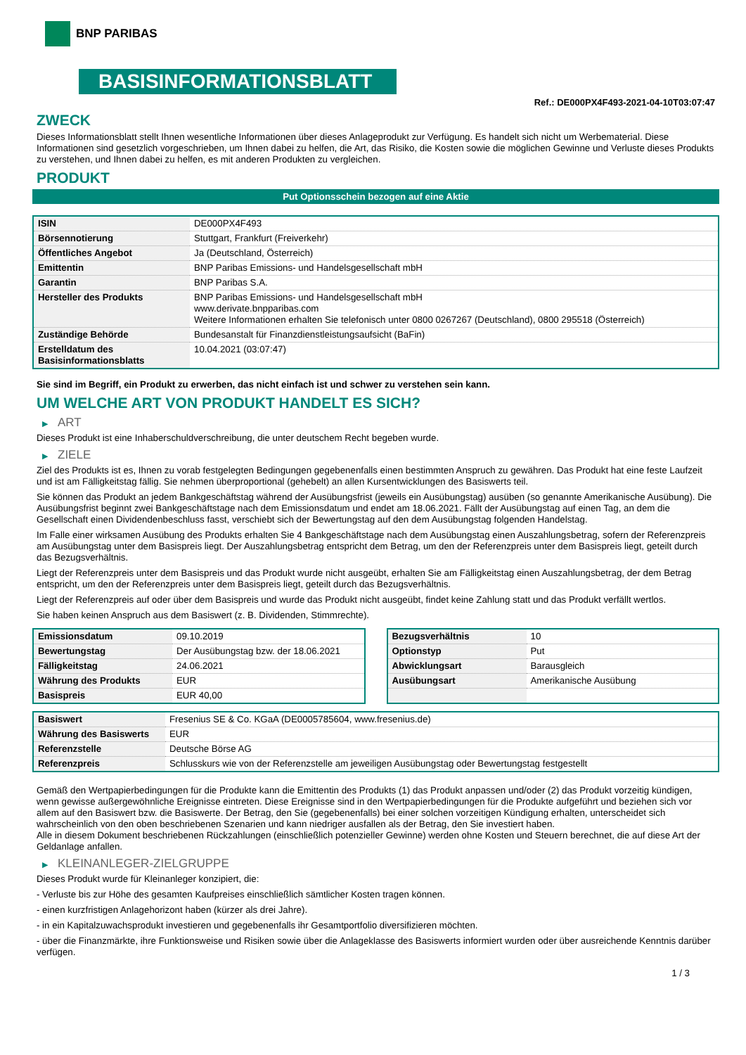BNP PARIBAS
BASISINFORMATIONSBLATT
Ref.: DE000PX4F493-2021-04-10T03:07:47
ZWECK
Dieses Informationsblatt stellt Ihnen wesentliche Informationen über dieses Anlageprodukt zur Verfügung. Es handelt sich nicht um Werbematerial. Diese Informationen sind gesetzlich vorgeschrieben, um Ihnen dabei zu helfen, die Art, das Risiko, die Kosten sowie die möglichen Gewinne und Verluste dieses Produkts zu verstehen, und Ihnen dabei zu helfen, es mit anderen Produkten zu vergleichen.
PRODUKT
Put Optionsschein bezogen auf eine Aktie
| ISIN | DE000PX4F493 |
| Börsennotierung | Stuttgart, Frankfurt (Freiverkehr) |
| Öffentliches Angebot | Ja (Deutschland, Österreich) |
| Emittentin | BNP Paribas Emissions- und Handelsgesellschaft mbH |
| Garantin | BNP Paribas S.A. |
| Hersteller des Produkts | BNP Paribas Emissions- und Handelsgesellschaft mbH www.derivate.bnpparibas.com Weitere Informationen erhalten Sie telefonisch unter 0800 0267267 (Deutschland), 0800 295518 (Österreich) |
| Zuständige Behörde | Bundesanstalt für Finanzdienstleistungsaufsicht (BaFin) |
| Erstelldatum des Basisinformationsblatts | 10.04.2021 (03:07:47) |
Sie sind im Begriff, ein Produkt zu erwerben, das nicht einfach ist und schwer zu verstehen sein kann.
UM WELCHE ART VON PRODUKT HANDELT ES SICH?
▶ ART
Dieses Produkt ist eine Inhaberschuldverschreibung, die unter deutschem Recht begeben wurde.
▶ ZIELE
Ziel des Produkts ist es, Ihnen zu vorab festgelegten Bedingungen gegebenenfalls einen bestimmten Anspruch zu gewähren. Das Produkt hat eine feste Laufzeit und ist am Fälligkeitstag fällig. Sie nehmen überproportional (gehebelt) an allen Kursentwicklungen des Basiswerts teil.
Sie können das Produkt an jedem Bankgeschäftstag während der Ausübungsfrist (jeweils ein Ausübungstag) ausüben (so genannte Amerikanische Ausübung). Die Ausübungsfrist beginnt zwei Bankgeschäftstage nach dem Emissionsdatum und endet am 18.06.2021. Fällt der Ausübungstag auf einen Tag, an dem die Gesellschaft einen Dividendenbeschluss fasst, verschiebt sich der Bewertungstag auf den dem Ausübungstag folgenden Handelstag.
Im Falle einer wirksamen Ausübung des Produkts erhalten Sie 4 Bankgeschäftstage nach dem Ausübungstag einen Auszahlungsbetrag, sofern der Referenzpreis am Ausübungstag unter dem Basispreis liegt. Der Auszahlungsbetrag entspricht dem Betrag, um den der Referenzpreis unter dem Basispreis liegt, geteilt durch das Bezugsverhältnis.
Liegt der Referenzpreis unter dem Basispreis und das Produkt wurde nicht ausgeübt, erhalten Sie am Fälligkeitstag einen Auszahlungsbetrag, der dem Betrag entspricht, um den der Referenzpreis unter dem Basispreis liegt, geteilt durch das Bezugsverhältnis.
Liegt der Referenzpreis auf oder über dem Basispreis und wurde das Produkt nicht ausgeübt, findet keine Zahlung statt und das Produkt verfällt wertlos.
Sie haben keinen Anspruch aus dem Basiswert (z. B. Dividenden, Stimmrechte).
| Emissionsdatum | 09.10.2019 |
| Bewertungstag | Der Ausübungstag bzw. der 18.06.2021 |
| Fälligkeitstag | 24.06.2021 |
| Währung des Produkts | EUR |
| Basispreis | EUR 40,00 |
| Bezugsverhältnis | 10 |
| Optionstyp | Put |
| Abwicklungsart | Barausgleich |
| Ausübungsart | Amerikanische Ausübung |
| Basiswert | Fresenius SE & Co. KGaA (DE0005785604, www.fresenius.de) |
| Währung des Basiswerts | EUR |
| Referenzstelle | Deutsche Börse AG |
| Referenzpreis | Schlusskurs wie von der Referenzstelle am jeweiligen Ausübungstag oder Bewertungstag festgestellt |
Gemäß den Wertpapierbedingungen für die Produkte kann die Emittentin des Produkts (1) das Produkt anpassen und/oder (2) das Produkt vorzeitig kündigen, wenn gewisse außergewöhnliche Ereignisse eintreten. Diese Ereignisse sind in den Wertpapierbedingungen für die Produkte aufgeführt und beziehen sich vor allem auf den Basiswert bzw. die Basiswerte. Der Betrag, den Sie (gegebenenfalls) bei einer solchen vorzeitigen Kündigung erhalten, unterscheidet sich wahrscheinlich von den oben beschriebenen Szenarien und kann niedriger ausfallen als der Betrag, den Sie investiert haben.
Alle in diesem Dokument beschriebenen Rückzahlungen (einschließlich potenzieller Gewinne) werden ohne Kosten und Steuern berechnet, die auf diese Art der Geldanlage anfallen.
▶ KLEINANLEGER-ZIELGRUPPE
Dieses Produkt wurde für Kleinanleger konzipiert, die:
- Verluste bis zur Höhe des gesamten Kaufpreises einschließlich sämtlicher Kosten tragen können.
- einen kurzfristigen Anlagehorizont haben (kürzer als drei Jahre).
- in ein Kapitalzuwachsprodukt investieren und gegebenenfalls ihr Gesamtportfolio diversifizieren möchten.
- über die Finanzmärkte, ihre Funktionsweise und Risiken sowie über die Anlageklasse des Basiswerts informiert wurden oder über ausreichende Kenntnis darüber verfügen.
1 / 3